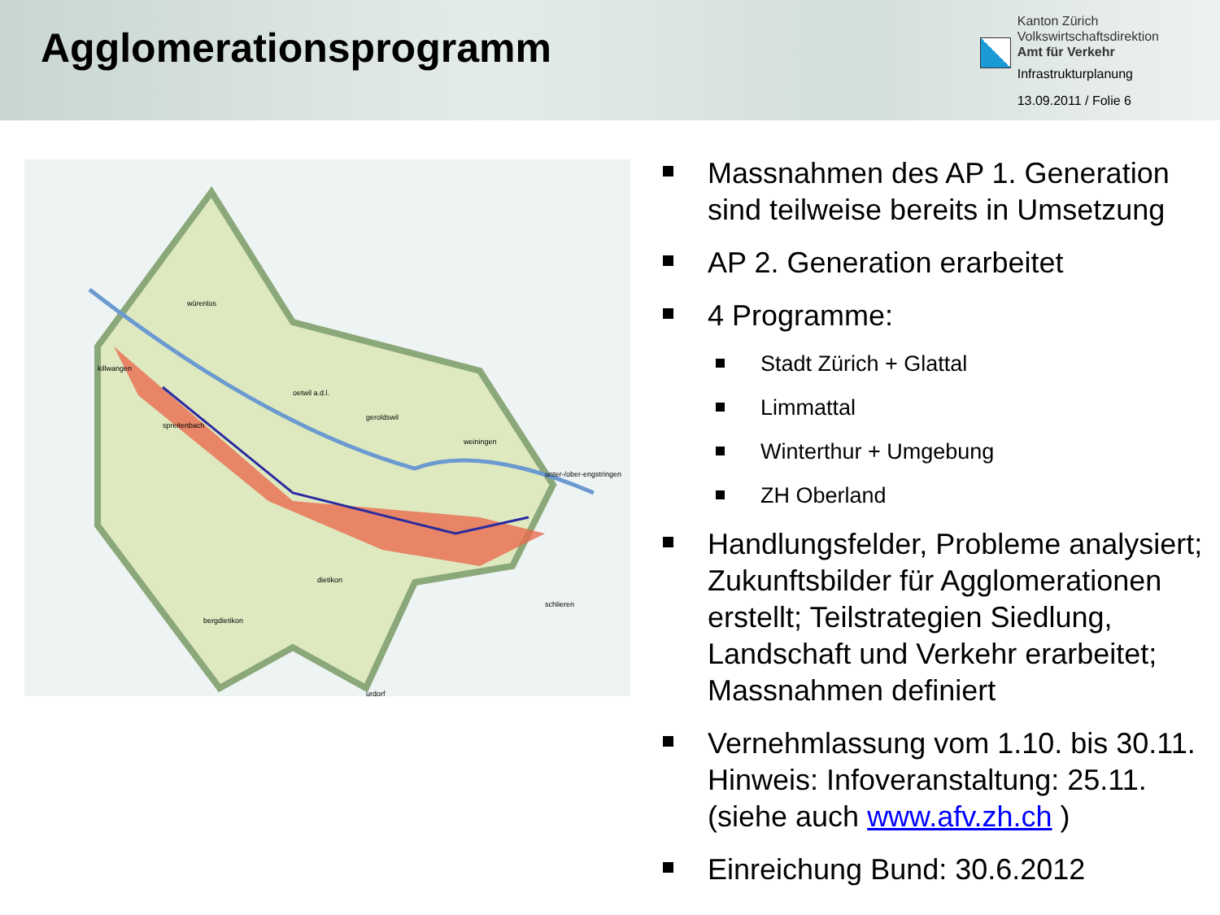Agglomerationsprogramm
Kanton Zürich
Volkswirtschaftsdirektion
Amt für Verkehr
Infrastrukturplanung
13.09.2011 / Folie 6
würenlos
killwangen
spreitenbach
oetwil a.d.l.
geroldswil
weiningen
unter-/ober-engstringen
dietikon
schlieren
bergdietikon
urdorf
Massnahmen des AP 1. Generation sind teilweise bereits in Umsetzung
AP 2. Generation erarbeitet
4 Programme:
Stadt Zürich + Glattal
Limmattal
Winterthur + Umgebung
ZH Oberland
Handlungsfelder, Probleme analysiert; Zukunftsbilder für Agglomerationen erstellt; Teilstrategien Siedlung, Landschaft und Verkehr erarbeitet; Massnahmen definiert
Vernehmlassung vom 1.10. bis 30.11. Hinweis: Infoveranstaltung: 25.11. (siehe auch www.afv.zh.ch )
Einreichung Bund: 30.6.2012